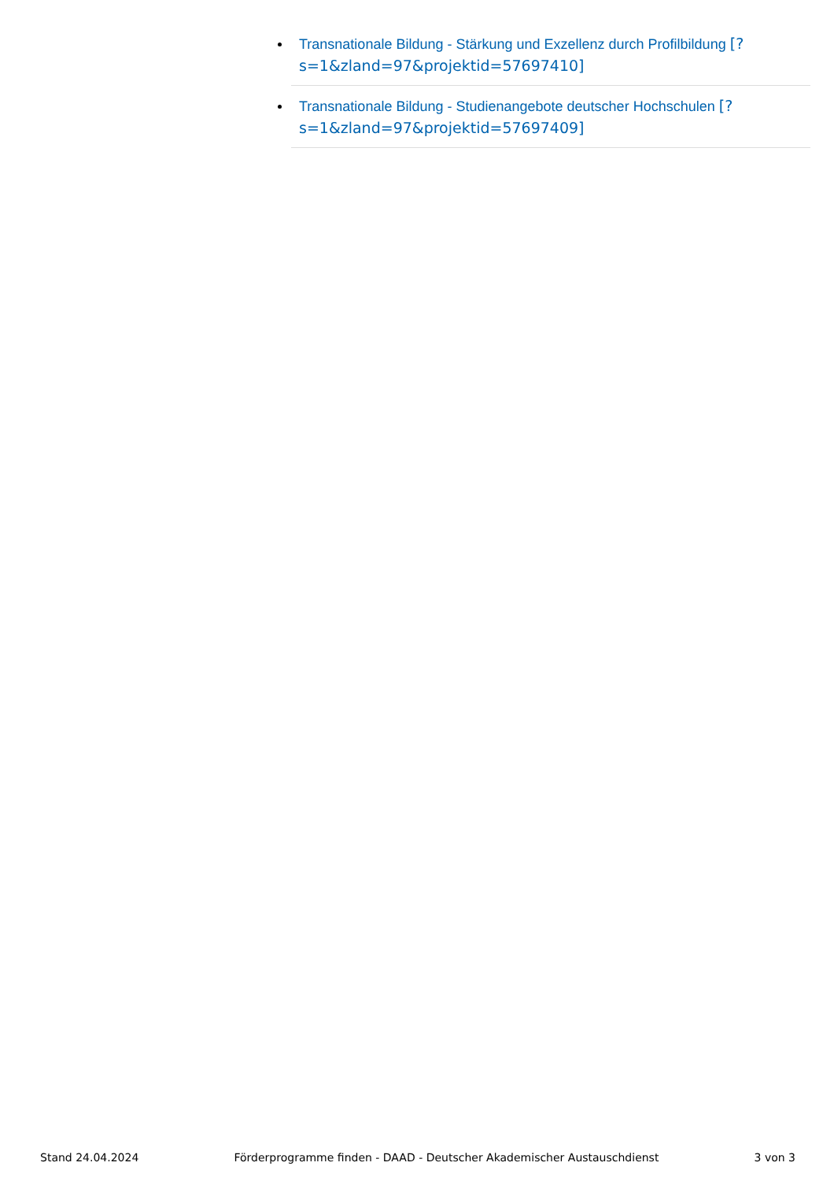Transnationale Bildung - Stärkung und Exzellenz durch Profilbildung [?s=1&zland=97&projektid=57697410]
Transnationale Bildung - Studienangebote deutscher Hochschulen [?s=1&zland=97&projektid=57697409]
Stand 24.04.2024 Förderprogramme finden - DAAD - Deutscher Akademischer Austauschdienst 3 von 3